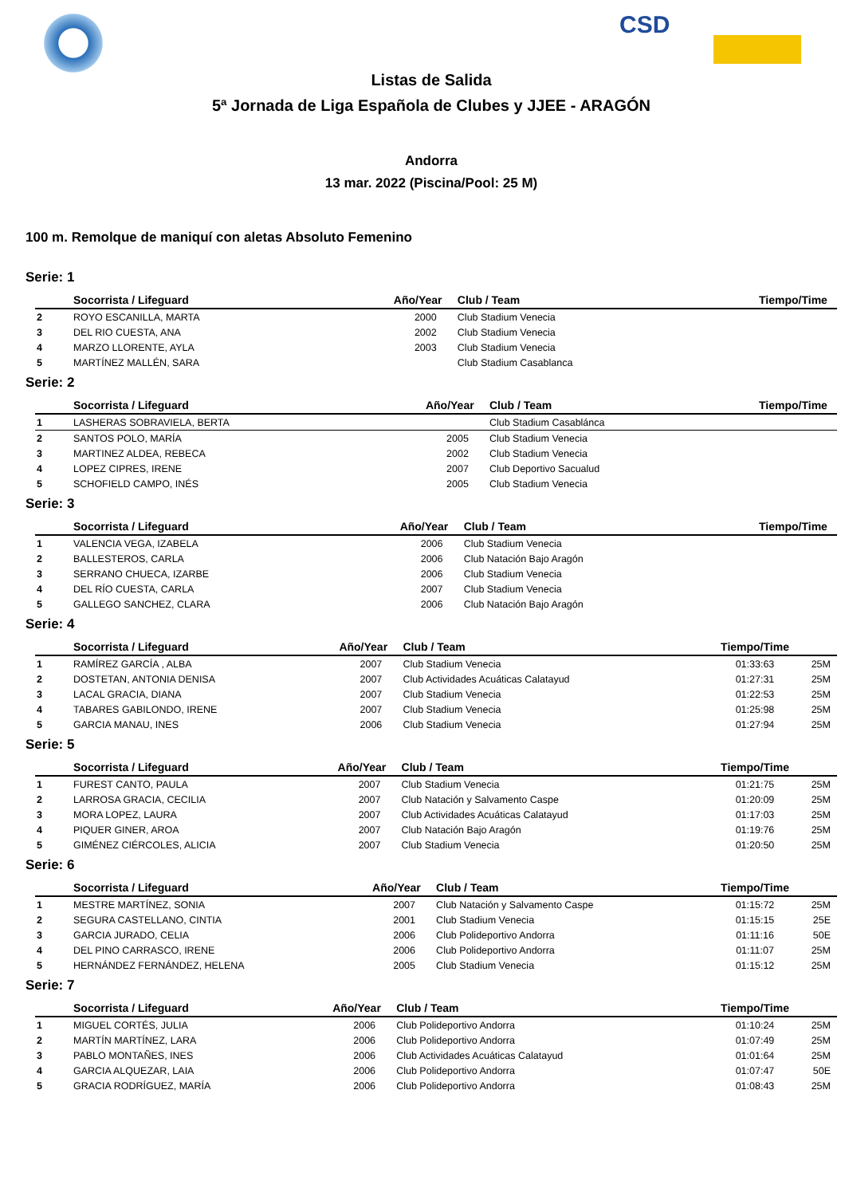CSD
Listas de Salida
5ª Jornada de Liga Española de Clubes y JJEE - ARAGÓN
Andorra
13 mar. 2022 (Piscina/Pool: 25 M)
100 m. Remolque de maniquí con aletas Absoluto Femenino
Serie: 1
| | Socorrista / Lifeguard | Año/Year | Club / Team | Tiempo/Time | |
| --- | --- | --- | --- | --- | --- |
| 2 | ROYO ESCANILLA, MARTA | 2000 | Club Stadium Venecia | | |
| 3 | DEL RIO CUESTA, ANA | 2002 | Club Stadium Venecia | | |
| 4 | MARZO LLORENTE, AYLA | 2003 | Club Stadium Venecia | | |
| 5 | MARTÍNEZ MALLÉN, SARA | | Club Stadium Casablanca | | |
Serie: 2
| | Socorrista / Lifeguard | Año/Year | Club / Team | Tiempo/Time | |
| --- | --- | --- | --- | --- | --- |
| 1 | LASHERAS SOBRAVIELA, BERTA | | Club Stadium Casablánca | | |
| 2 | SANTOS POLO, MARÍA | 2005 | Club Stadium Venecia | | |
| 3 | MARTINEZ ALDEA, REBECA | 2002 | Club Stadium Venecia | | |
| 4 | LOPEZ CIPRES, IRENE | 2007 | Club Deportivo Sacualud | | |
| 5 | SCHOFIELD CAMPO, INÉS | 2005 | Club Stadium Venecia | | |
Serie: 3
| | Socorrista / Lifeguard | Año/Year | Club / Team | Tiempo/Time | |
| --- | --- | --- | --- | --- | --- |
| 1 | VALENCIA VEGA, IZABELA | 2006 | Club Stadium Venecia | | |
| 2 | BALLESTEROS, CARLA | 2006 | Club Natación Bajo Aragón | | |
| 3 | SERRANO CHUECA, IZARBE | 2006 | Club Stadium Venecia | | |
| 4 | DEL RÍO CUESTA, CARLA | 2007 | Club Stadium Venecia | | |
| 5 | GALLEGO SANCHEZ, CLARA | 2006 | Club Natación Bajo Aragón | | |
Serie: 4
| | Socorrista / Lifeguard | Año/Year | Club / Team | Tiempo/Time | |
| --- | --- | --- | --- | --- | --- |
| 1 | RAMÍREZ GARCÍA , ALBA | 2007 | Club Stadium Venecia | 01:33:63 | 25M |
| 2 | DOSTETAN, ANTONIA DENISA | 2007 | Club Actividades Acuáticas Calatayud | 01:27:31 | 25M |
| 3 | LACAL GRACIA, DIANA | 2007 | Club Stadium Venecia | 01:22:53 | 25M |
| 4 | TABARES GABILONDO, IRENE | 2007 | Club Stadium Venecia | 01:25:98 | 25M |
| 5 | GARCIA MANAU, INES | 2006 | Club Stadium Venecia | 01:27:94 | 25M |
Serie: 5
| | Socorrista / Lifeguard | Año/Year | Club / Team | Tiempo/Time | |
| --- | --- | --- | --- | --- | --- |
| 1 | FUREST CANTO, PAULA | 2007 | Club Stadium Venecia | 01:21:75 | 25M |
| 2 | LARROSA GRACIA, CECILIA | 2007 | Club Natación y Salvamento Caspe | 01:20:09 | 25M |
| 3 | MORA LOPEZ, LAURA | 2007 | Club Actividades Acuáticas Calatayud | 01:17:03 | 25M |
| 4 | PIQUER GINER, AROA | 2007 | Club Natación Bajo Aragón | 01:19:76 | 25M |
| 5 | GIMÉNEZ CIÉRCOLES, ALICIA | 2007 | Club Stadium Venecia | 01:20:50 | 25M |
Serie: 6
| | Socorrista / Lifeguard | Año/Year | Club / Team | Tiempo/Time | |
| --- | --- | --- | --- | --- | --- |
| 1 | MESTRE MARTÍNEZ, SONIA | 2007 | Club Natación y Salvamento Caspe | 01:15:72 | 25M |
| 2 | SEGURA CASTELLANO, CINTIA | 2001 | Club Stadium Venecia | 01:15:15 | 25E |
| 3 | GARCIA JURADO, CELIA | 2006 | Club Polideportivo Andorra | 01:11:16 | 50E |
| 4 | DEL PINO CARRASCO, IRENE | 2006 | Club Polideportivo Andorra | 01:11:07 | 25M |
| 5 | HERNÁNDEZ FERNÁNDEZ, HELENA | 2005 | Club Stadium Venecia | 01:15:12 | 25M |
Serie: 7
| | Socorrista / Lifeguard | Año/Year | Club / Team | Tiempo/Time | |
| --- | --- | --- | --- | --- | --- |
| 1 | MIGUEL CORTÉS, JULIA | 2006 | Club Polideportivo Andorra | 01:10:24 | 25M |
| 2 | MARTÍN MARTÍNEZ, LARA | 2006 | Club Polideportivo Andorra | 01:07:49 | 25M |
| 3 | PABLO MONTAÑES, INES | 2006 | Club Actividades Acuáticas Calatayud | 01:01:64 | 25M |
| 4 | GARCIA ALQUEZAR, LAIA | 2006 | Club Polideportivo Andorra | 01:07:47 | 50E |
| 5 | GRACIA RODRÍGUEZ, MARÍA | 2006 | Club Polideportivo Andorra | 01:08:43 | 25M |